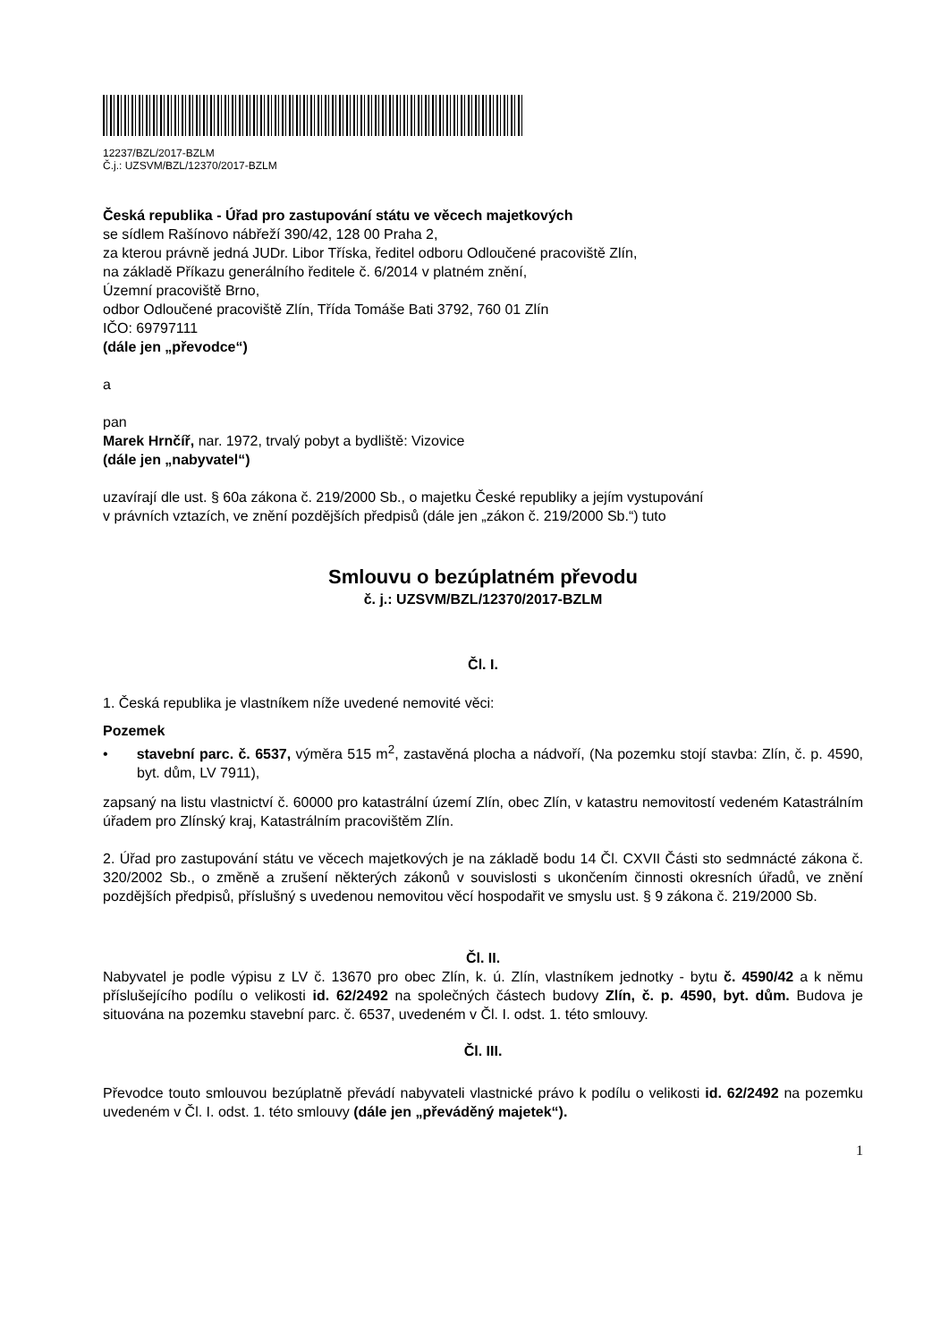12237/BZL/2017-BZLM
Č.j.: UZSVM/BZL/12370/2017-BZLM
Česká republika - Úřad pro zastupování státu ve věcech majetkových
se sídlem Rašínovo nábřeží 390/42, 128 00 Praha 2,
za kterou právně jedná JUDr. Libor Tříska, ředitel odboru Odloučené pracoviště Zlín,
na základě Příkazu generálního ředitele č. 6/2014 v platném znění,
Územní pracoviště Brno,
odbor Odloučené pracoviště Zlín, Třída Tomáše Bati 3792, 760 01 Zlín
IČO: 69797111
(dále jen „převodce“)
a
pan
Marek Hrnčíř, nar. 1972, trvalý pobyt a bydliště: Vizovice
(dále jen „nabyvatel“)
uzavírají dle ust. § 60a zákona č. 219/2000 Sb., o majetku České republiky a jejím vystupování
v právních vztazích, ve znění pozdějších předpisů (dále jen „zákon č. 219/2000 Sb.“) tuto
Smlouvu o bezúplatném převodu
č. j.: UZSVM/BZL/12370/2017-BZLM
Čl. I.
1. Česká republika je vlastníkem níže uvedené nemovité věci:
Pozemek
• stavební parc. č. 6537, výměra 515 m<sup>2</sup>, zastavěná plocha a nádvoří, (Na pozemku stojí stavba: Zlín, č. p. 4590, byt. dům, LV 7911),
zapsaný na listu vlastnictví č. 60000 pro katastrální území Zlín, obec Zlín, v katastru nemovitostí vedeném Katastrálním úřadem pro Zlínský kraj, Katastrálním pracovištěm Zlín.
2. Úřad pro zastupování státu ve věcech majetkových je na základě bodu 14 Čl. CXVII Části sto sedmnácté zákona č. 320/2002 Sb., o změně a zrušení některých zákonů v souvislosti s ukončením činnosti okresních úřadů, ve znění pozdějších předpisů, příslušný s uvedenou nemovitou věcí hospodařit ve smyslu ust. § 9 zákona č. 219/2000 Sb.
Čl. II.
Nabyvatel je podle výpisu z LV č. 13670 pro obec Zlín, k. ú. Zlín, vlastníkem jednotky - bytu č. 4590/42 a k němu příslušejícího podílu o velikosti id. 62/2492 na společných částech budovy Zlín, č. p. 4590, byt. dům. Budova je situována na pozemku stavební parc. č. 6537, uvedeném v Čl. I. odst. 1. této smlouvy.
Čl. III.
Převodce touto smlouvou bezúplatně převádí nabyvateli vlastnické právo k podílu o velikosti id. 62/2492 na pozemku uvedeném v Čl. I. odst. 1. této smlouvy (dále jen „převáděný majetek“).
1